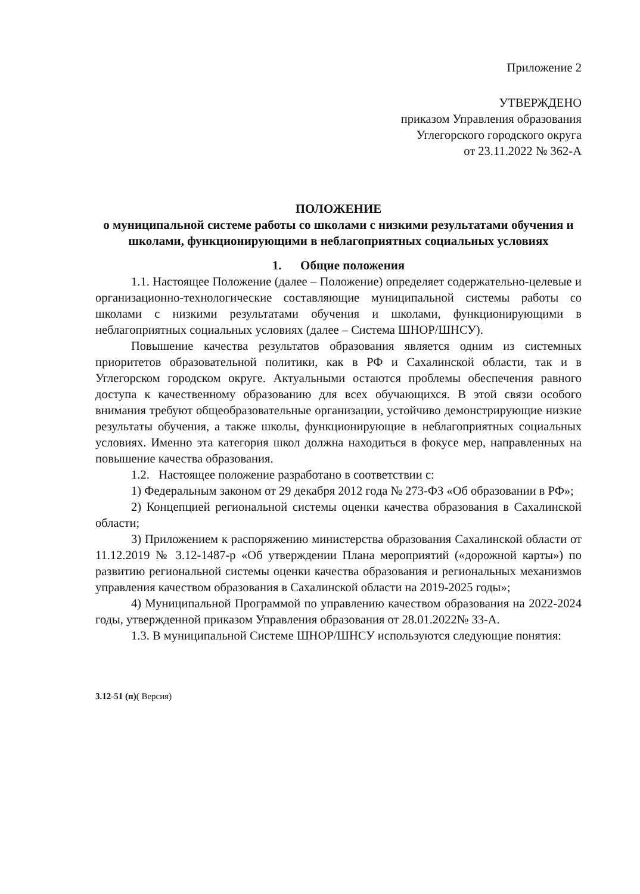Приложение 2
УТВЕРЖДЕНО
приказом Управления образования
Углегорского городского округа
от 23.11.2022 № 362-А
ПОЛОЖЕНИЕ
о муниципальной системе работы со школами с низкими результатами обучения и школами, функционирующими в неблагоприятных социальных условиях
1. Общие положения
1.1. Настоящее Положение (далее – Положение) определяет содержательно-целевые и организационно-технологические составляющие муниципальной системы работы со школами с низкими результатами обучения и школами, функционирующими в неблагоприятных социальных условиях (далее – Система ШНОР/ШНСУ).
Повышение качества результатов образования является одним из системных приоритетов образовательной политики, как в РФ и Сахалинской области, так и в Углегорском городском округе. Актуальными остаются проблемы обеспечения равного доступа к качественному образованию для всех обучающихся. В этой связи особого внимания требуют общеобразовательные организации, устойчиво демонстрирующие низкие результаты обучения, а также школы, функционирующие в неблагоприятных социальных условиях. Именно эта категория школ должна находиться в фокусе мер, направленных на повышение качества образования.
1.2. Настоящее положение разработано в соответствии с:
1) Федеральным законом от 29 декабря 2012 года № 273-ФЗ «Об образовании в РФ»;
2) Концепцией региональной системы оценки качества образования в Сахалинской области;
3) Приложением к распоряжению министерства образования Сахалинской области от 11.12.2019 № 3.12-1487-р «Об утверждении Плана мероприятий («дорожной карты») по развитию региональной системы оценки качества образования и региональных механизмов управления качеством образования в Сахалинской области на 2019-2025 годы»;
4) Муниципальной Программой по управлению качеством образования на 2022-2024 годы, утвержденной приказом Управления образования от 28.01.2022№ 33-А.
1.3. В муниципальной Системе ШНОР/ШНСУ используются следующие понятия:
3.12-51 (п)( Версия)